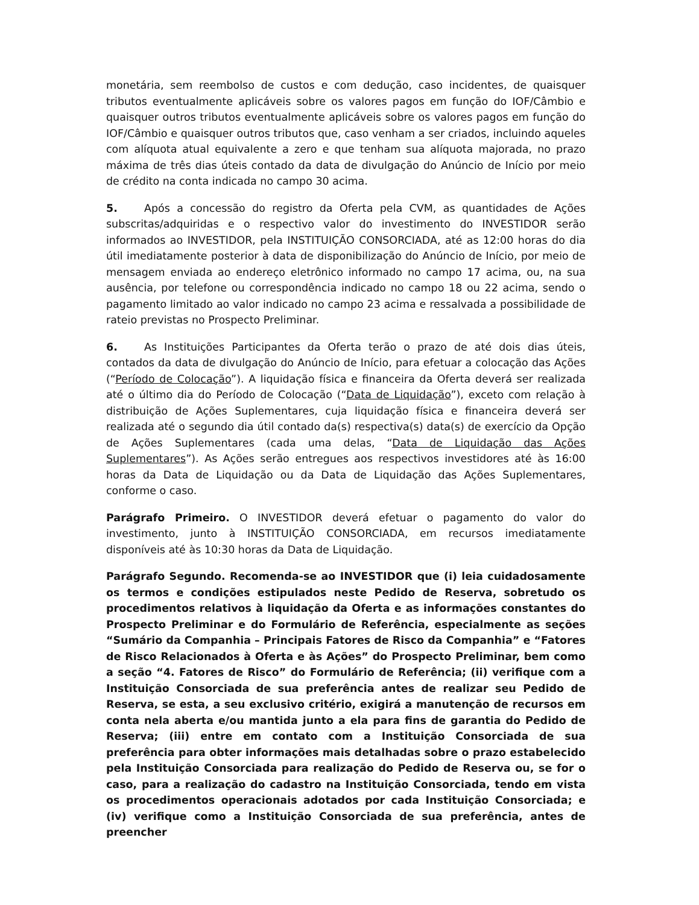monetária, sem reembolso de custos e com dedução, caso incidentes, de quaisquer tributos eventualmente aplicáveis sobre os valores pagos em função do IOF/Câmbio e quaisquer outros tributos eventualmente aplicáveis sobre os valores pagos em função do IOF/Câmbio e quaisquer outros tributos que, caso venham a ser criados, incluindo aqueles com alíquota atual equivalente a zero e que tenham sua alíquota majorada, no prazo máxima de três dias úteis contado da data de divulgação do Anúncio de Início por meio de crédito na conta indicada no campo 30 acima.
5. Após a concessão do registro da Oferta pela CVM, as quantidades de Ações subscritas/adquiridas e o respectivo valor do investimento do INVESTIDOR serão informados ao INVESTIDOR, pela INSTITUIÇÃO CONSORCIADA, até as 12:00 horas do dia útil imediatamente posterior à data de disponibilização do Anúncio de Início, por meio de mensagem enviada ao endereço eletrônico informado no campo 17 acima, ou, na sua ausência, por telefone ou correspondência indicado no campo 18 ou 22 acima, sendo o pagamento limitado ao valor indicado no campo 23 acima e ressalvada a possibilidade de rateio previstas no Prospecto Preliminar.
6. As Instituições Participantes da Oferta terão o prazo de até dois dias úteis, contados da data de divulgação do Anúncio de Início, para efetuar a colocação das Ações (“Período de Colocação”). A liquidação física e financeira da Oferta deverá ser realizada até o último dia do Período de Colocação (“Data de Liquidação”), exceto com relação à distribuição de Ações Suplementares, cuja liquidação física e financeira deverá ser realizada até o segundo dia útil contado da(s) respectiva(s) data(s) de exercício da Opção de Ações Suplementares (cada uma delas, “Data de Liquidação das Ações Suplementares”). As Ações serão entregues aos respectivos investidores até às 16:00 horas da Data de Liquidação ou da Data de Liquidação das Ações Suplementares, conforme o caso.
Parágrafo Primeiro. O INVESTIDOR deverá efetuar o pagamento do valor do investimento, junto à INSTITUIÇÃO CONSORCIADA, em recursos imediatamente disponíveis até às 10:30 horas da Data de Liquidação.
Parágrafo Segundo. Recomenda-se ao INVESTIDOR que (i) leia cuidadosamente os termos e condições estipulados neste Pedido de Reserva, sobretudo os procedimentos relativos à liquidação da Oferta e as informações constantes do Prospecto Preliminar e do Formulário de Referência, especialmente as seções “Sumário da Companhia – Principais Fatores de Risco da Companhia” e “Fatores de Risco Relacionados à Oferta e às Ações” do Prospecto Preliminar, bem como a seção “4. Fatores de Risco” do Formulário de Referência; (ii) verifique com a Instituição Consorciada de sua preferência antes de realizar seu Pedido de Reserva, se esta, a seu exclusivo critério, exigirá a manutenção de recursos em conta nela aberta e/ou mantida junto a ela para fins de garantia do Pedido de Reserva; (iii) entre em contato com a Instituição Consorciada de sua preferência para obter informações mais detalhadas sobre o prazo estabelecido pela Instituição Consorciada para realização do Pedido de Reserva ou, se for o caso, para a realização do cadastro na Instituição Consorciada, tendo em vista os procedimentos operacionais adotados por cada Instituição Consorciada; e (iv) verifique como a Instituição Consorciada de sua preferência, antes de preencher